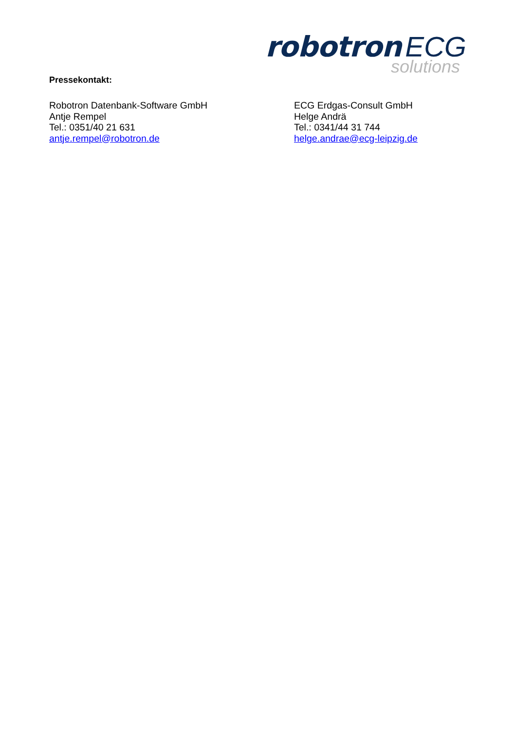robotron ECG
solutions
Pressekontakt:
Robotron Datenbank-Software GmbH
Antje Rempel
Tel.: 0351/40 21 631
antje.rempel@robotron.de
ECG Erdgas-Consult GmbH
Helge Andrä
Tel.: 0341/44 31 744
helge.andrae@ecg-leipzig.de